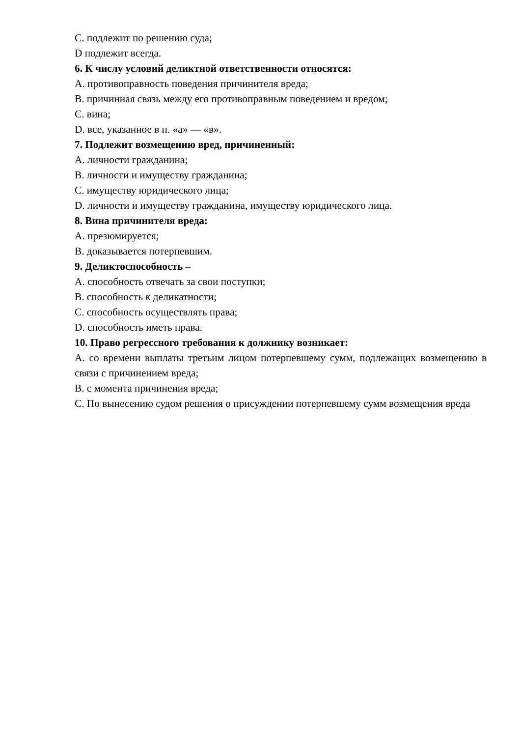C. подлежит по решению суда;
D подлежит всегда.
6. К числу условий деликтной ответственности относятся:
A. противоправность поведения причинителя вреда;
B. причинная связь между его противоправным поведением и вредом;
C. вина;
D. все, указанное в п. «а» — «в».
7. Подлежит возмещению вред, причиненный:
A. личности гражданина;
B. личности и имуществу гражданина;
C. имуществу юридического лица;
D. личности и имуществу гражданина, имуществу юридического лица.
8. Вина причинителя вреда:
A. презюмируется;
B. доказывается потерпевшим.
9. Деликтоспособность –
A. способность отвечать за свои поступки;
B. способность к деликатности;
C. способность осуществлять права;
D. способность иметь права.
10. Право регрессного требования к должнику возникает:
A. со времени выплаты третьим лицом потерпевшему сумм, подлежащих возмещению в связи с причинением вреда;
B. с момента причинения вреда;
C. По вынесению судом решения о присуждении потерпевшему сумм возмещения вреда